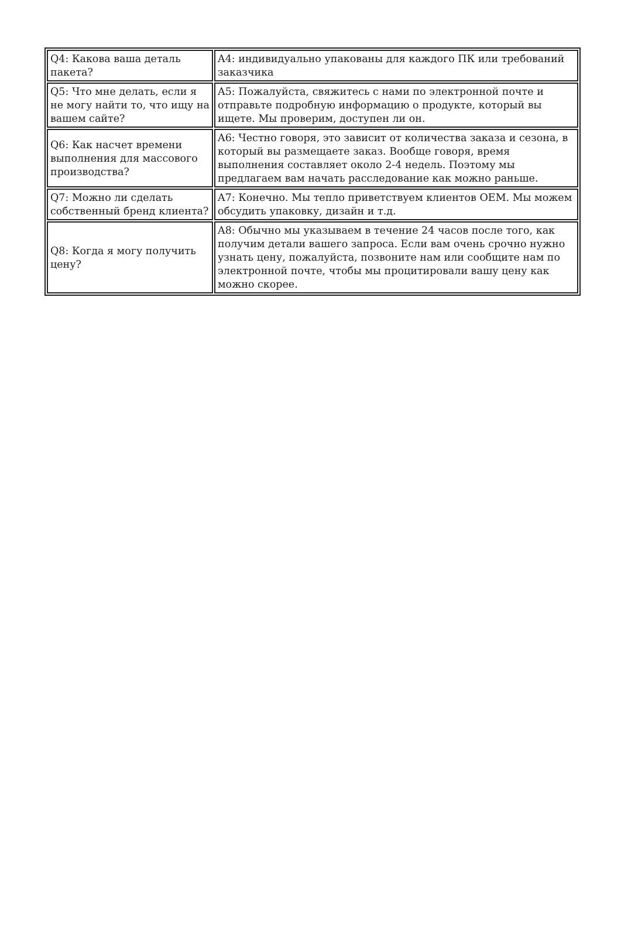| Q4: Какова ваша деталь пакета? | A4: индивидуально упакованы для каждого ПК или требований заказчика |
| Q5: Что мне делать, если я не могу найти то, что ищу на вашем сайте? | A5: Пожалуйста, свяжитесь с нами по электронной почте и отправьте подробную информацию о продукте, который вы ищете. Мы проверим, доступен ли он. |
| Q6: Как насчет времени выполнения для массового производства? | A6: Честно говоря, это зависит от количества заказа и сезона, в который вы размещаете заказ. Вообще говоря, время выполнения составляет около 2-4 недель. Поэтому мы предлагаем вам начать расследование как можно раньше. |
| Q7: Можно ли сделать собственный бренд клиента? | A7: Конечно. Мы тепло приветствуем клиентов OEM. Мы можем обсудить упаковку, дизайн и т.д. |
| Q8: Когда я могу получить цену? | A8: Обычно мы указываем в течение 24 часов после того, как получим детали вашего запроса. Если вам очень срочно нужно узнать цену, пожалуйста, позвоните нам или сообщите нам по электронной почте, чтобы мы процитировали вашу цену как можно скорее. |